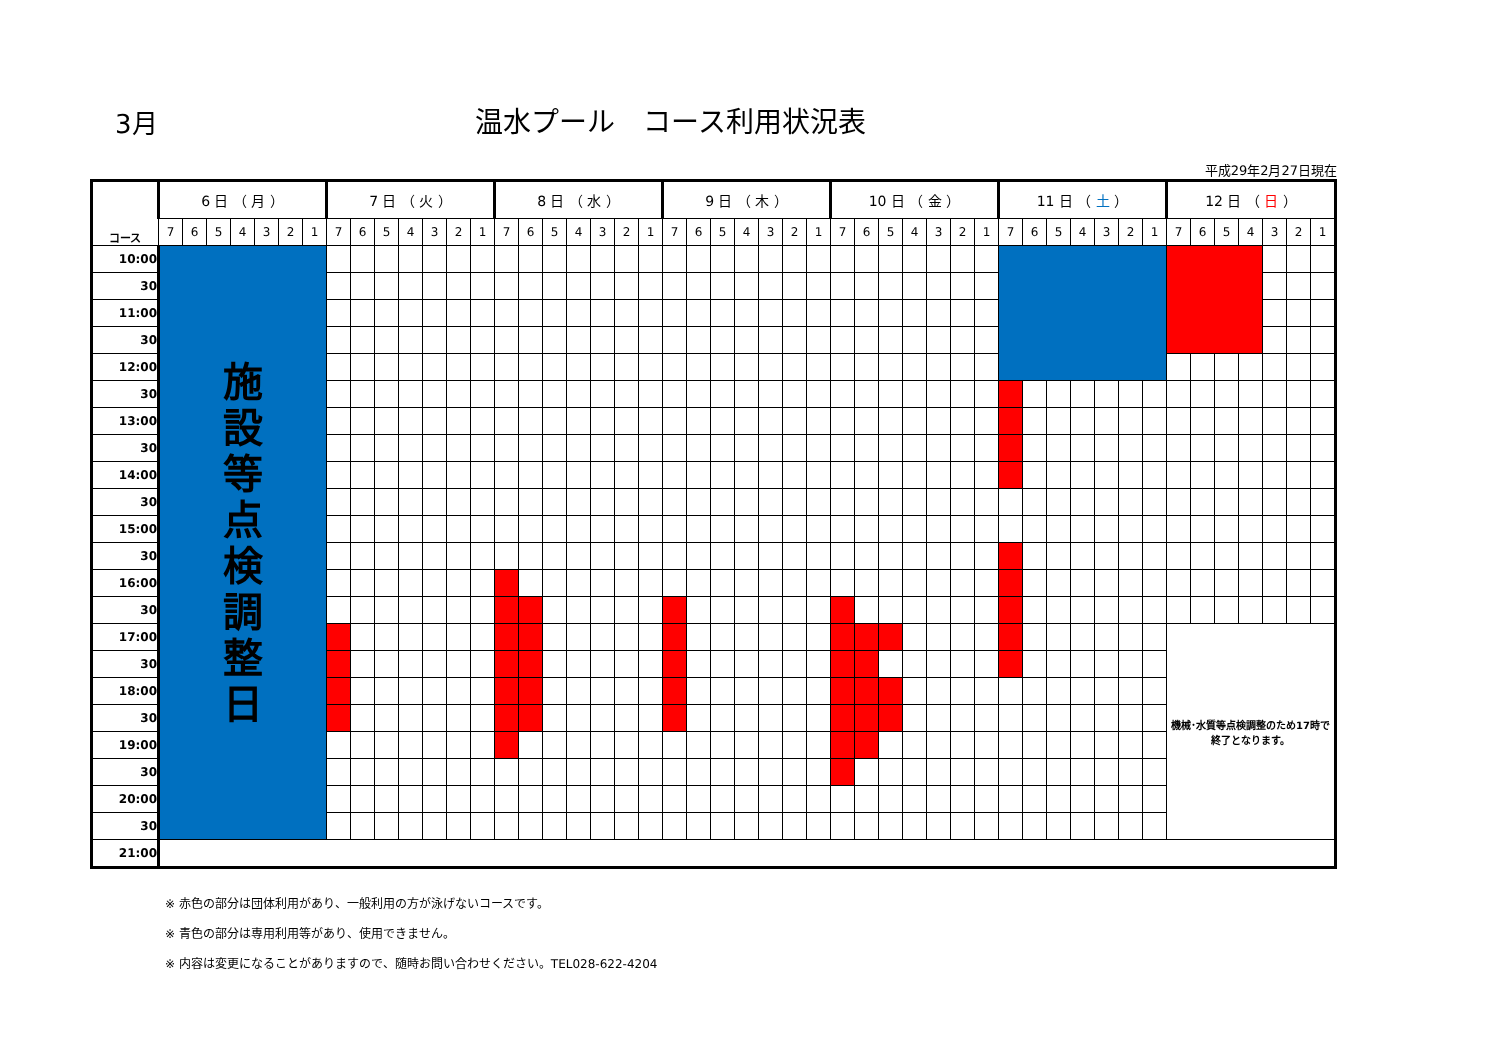3月
温水プール　コース利用状況表
平成29年2月27日現在
| コース | 6 日 （ 月 ） | | | | | | | 7 日 （ 火 ） | | | | | | | 8 日 （ 水 ） | | | | | | | 9 日 （ 木 ） | | | | | | | 10 日 （ 金 ） | | | | | | | 11 日 （ 土 ） | | | | | | | 12 日 （ 日 ） | | | | | | |
| --- | --- | --- | --- | --- | --- | --- | --- | --- | --- | --- | --- | --- | --- | --- | --- | --- | --- | --- | --- | --- | --- | --- | --- | --- | --- | --- | --- | --- | --- | --- | --- | --- | --- | --- | --- | --- | --- | --- | --- | --- | --- | --- | --- | --- | --- | --- | --- | --- | --- |
| | 7 | 6 | 5 | 4 | 3 | 2 | 1 | 7 | 6 | 5 | 4 | 3 | 2 | 1 | 7 | 6 | 5 | 4 | 3 | 2 | 1 | 7 | 6 | 5 | 4 | 3 | 2 | 1 | 7 | 6 | 5 | 4 | 3 | 2 | 1 | 7 | 6 | 5 | 4 | 3 | 2 | 1 | 7 | 6 | 5 | 4 | 3 | 2 | 1 |
| 10:00 | 施 設 等 点 検 調 整 日 | | | | | | | | | | | | | | | | | | | | | | | | | | | | | | | | | | | | | | | | | | | | | | | | |
| 30 | | | | | | | | | | | | | | | | | | | | | | | | | | | | | | | | | | | | | | | | | | | | | | | | | |
| 11:00 | | | | | | | | | | | | | | | | | | | | | | | | | | | | | | | | | | | | | | | | | | | | | | | | | |
| 30 | | | | | | | | | | | | | | | | | | | | | | | | | | | | | | | | | | | | | | | | | | | | | | | | | |
| 12:00 | | | | | | | | | | | | | | | | | | | | | | | | | | | | | | | | | | | | | | | | | | | | | | | | | |
| 30 | | | | | | | | | | | | | | | | | | | | | | | | | | | | | | | | | | | | | | | | | | | | | | | | | |
| 13:00 | | | | | | | | | | | | | | | | | | | | | | | | | | | | | | | | | | | | | | | | | | | | | | | | | |
| 30 | | | | | | | | | | | | | | | | | | | | | | | | | | | | | | | | | | | | | | | | | | | | | | | | | |
| 14:00 | | | | | | | | | | | | | | | | | | | | | | | | | | | | | | | | | | | | | | | | | | | | | | | | | |
| 30 | | | | | | | | | | | | | | | | | | | | | | | | | | | | | | | | | | | | | | | | | | | | | | | | | |
| 15:00 | | | | | | | | | | | | | | | | | | | | | | | | | | | | | | | | | | | | | | | | | | | | | | | | | |
| 30 | | | | | | | | | | | | | | | | | | | | | | | | | | | | | | | | | | | | | | | | | | | | | | | | | |
| 16:00 | | | | | | | | | | | | | | | | | | | | | | | | | | | | | | | | | | | | | | | | | | | | | | | | | |
| 30 | | | | | | | | | | | | | | | | | | | | | | | | | | | | | | | | | | | | | | | | | | | | | | | | | |
| 17:00 | | | | | | | | | | | | | | | | | | | | | | | | | | | | | | | | | | | | | | | | | | | 機械･水質等点検調整のため17時で終了となります。 | | | | | | |
| 30 | | | | | | | | | | | | | | | | | | | | | | | | | | | | | | | | | | | | | | | | | | | | | | | | | |
| 18:00 | | | | | | | | | | | | | | | | | | | | | | | | | | | | | | | | | | | | | | | | | | | | | | | | | |
| 30 | | | | | | | | | | | | | | | | | | | | | | | | | | | | | | | | | | | | | | | | | | | | | | | | | |
| 19:00 | | | | | | | | | | | | | | | | | | | | | | | | | | | | | | | | | | | | | | | | | | | | | | | | | |
| 30 | | | | | | | | | | | | | | | | | | | | | | | | | | | | | | | | | | | | | | | | | | | | | | | | | |
| 20:00 | | | | | | | | | | | | | | | | | | | | | | | | | | | | | | | | | | | | | | | | | | | | | | | | | |
| 30 | | | | | | | | | | | | | | | | | | | | | | | | | | | | | | | | | | | | | | | | | | | | | | | | | |
| 21:00 | | | | | | | | | | | | | | | | | | | | | | | | | | | | | | | | | | | | | | | | | | | | | | | | | |
※ 赤色の部分は団体利用があり、一般利用の方が泳げないコースです。
※ 青色の部分は専用利用等があり、使用できません。
※ 内容は変更になることがありますので、随時お問い合わせください。TEL028-622-4204